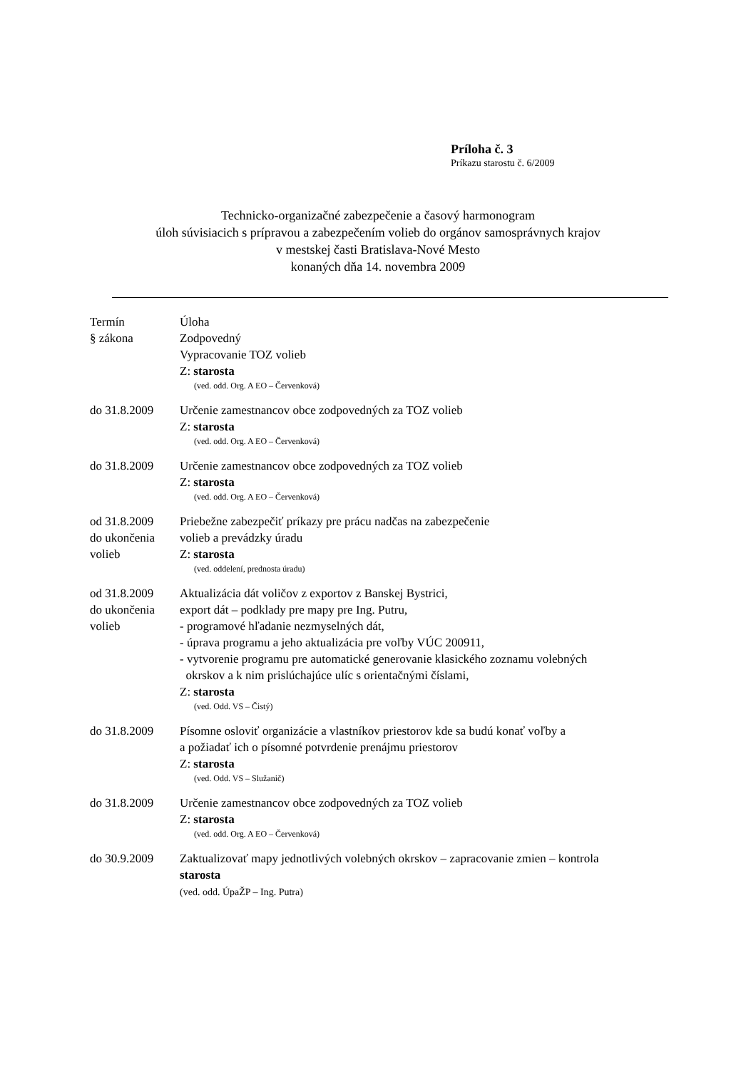Príloha č. 3
Príkazu starostu č. 6/2009
Technicko-organizačné zabezpečenie a časový harmonogram
úloh súvisiacich s prípravou a zabezpečením volieb do orgánov samosprávnych krajov
v mestskej časti Bratislava-Nové Mesto
konaných dňa 14. novembra 2009
Termín
§ zákona
Úloha
Zodpovedný
Vypracovanie TOZ volieb
Z: starosta
(ved. odd. Org. A EO – Červenková)
do 31.8.2009 Určenie zamestnancov obce zodpovedných za TOZ volieb
Z: starosta
(ved. odd. Org. A EO – Červenková)
do 31.8.2009 Určenie zamestnancov obce zodpovedných za TOZ volieb
Z: starosta
(ved. odd. Org. A EO – Červenková)
od 31.8.2009
do ukončenia
volieb
Priebežne zabezpečiť príkazy pre prácu nadčas na zabezpečenie
volieb a prevádzky úradu
Z: starosta
(ved. oddelení, prednosta úradu)
od 31.8.2009
do ukončenia
volieb
Aktualizácia dát voličov z exportov z Banskej Bystrici,
export dát – podklady pre mapy pre Ing. Putru,
- programové hľadanie nezmyselných dát,
- úprava programu a jeho aktualizácia pre voľby VÚC 200911,
- vytvorenie programu pre automatické generovanie klasického zoznamu volebných
okrskov a k nim prislúchajúce ulíc s orientačnými číslami,
Z: starosta
(ved. Odd. VS – Čistý)
do 31.8.2009 Písomne osloviť organizácie a vlastníkov priestorov kde sa budú konať voľby a
a požiadať ich o písomné potvrdenie prenájmu priestorov
Z: starosta
(ved. Odd. VS – Služanič)
do 31.8.2009 Určenie zamestnancov obce zodpovedných za TOZ volieb
Z: starosta
(ved. odd. Org. A EO – Červenková)
do 30.9.2009 Zaktualizovať mapy jednotlivých volebných okrskov – zapracovanie zmien – kontrola
starosta
(ved. odd. ÚpaŽP – Ing. Putra)